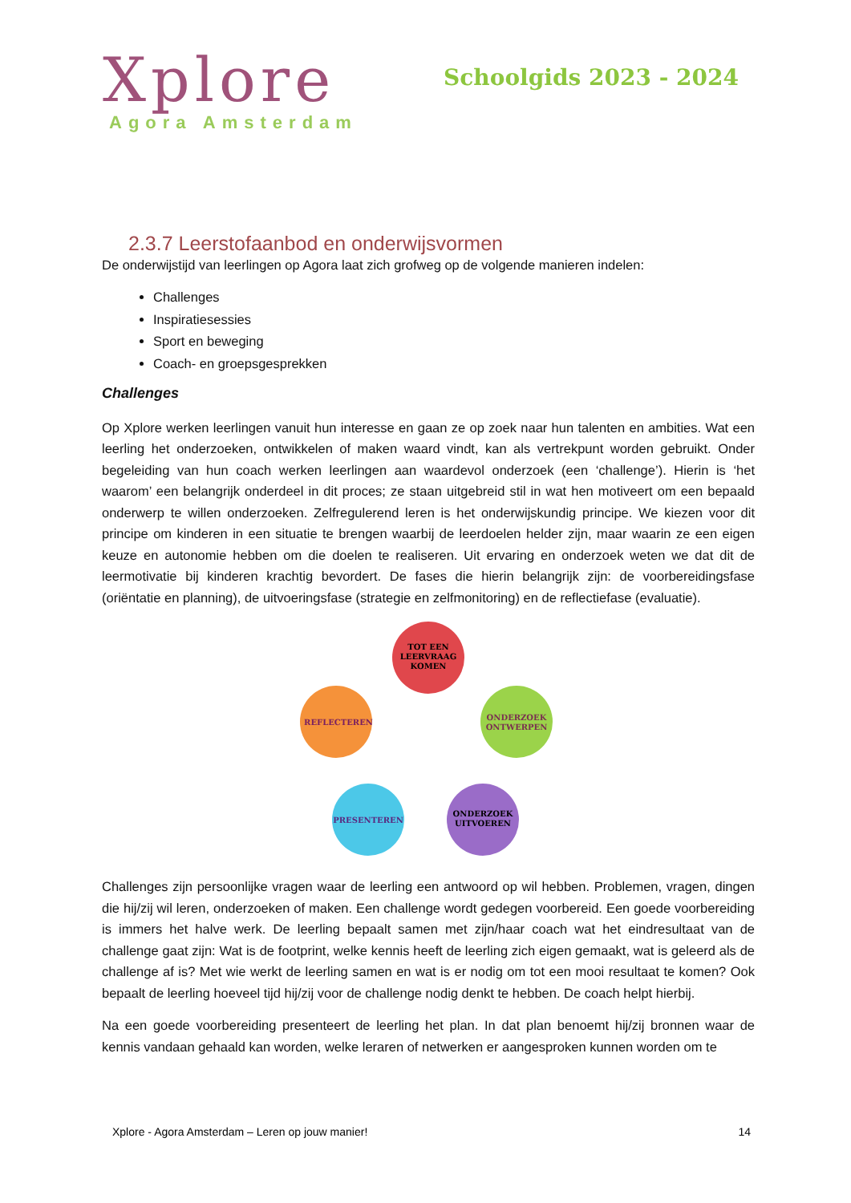Xplore
Agora Amsterdam
Schoolgids 2023 - 2024
2.3.7 Leerstofaanbod en onderwijsvormen
De onderwijstijd van leerlingen op Agora laat zich grofweg op de volgende manieren indelen:
Challenges
Inspiratiesessies
Sport en beweging
Coach- en groepsgesprekken
Challenges
Op Xplore werken leerlingen vanuit hun interesse en gaan ze op zoek naar hun talenten en ambities. Wat een leerling het onderzoeken, ontwikkelen of maken waard vindt, kan als vertrekpunt worden gebruikt. Onder begeleiding van hun coach werken leerlingen aan waardevol onderzoek (een ‘challenge’). Hierin is ‘het waarom’ een belangrijk onderdeel in dit proces; ze staan uitgebreid stil in wat hen motiveert om een bepaald onderwerp te willen onderzoeken. Zelfregulerend leren is het onderwijskundig principe. We kiezen voor dit principe om kinderen in een situatie te brengen waarbij de leerdoelen helder zijn, maar waarin ze een eigen keuze en autonomie hebben om die doelen te realiseren. Uit ervaring en onderzoek weten we dat dit de leermotivatie bij kinderen krachtig bevordert. De fases die hierin belangrijk zijn: de voorbereidingsfase (oriëntatie en planning), de uitvoeringsfase (strategie en zelfmonitoring) en de reflectiefase (evaluatie).
TOT EEN
LEERVRAAG
KOMEN
ONDERZOEK
ONTWERPEN
ONDERZOEK
UITVOEREN
PRESENTEREN
REFLECTEREN
Challenges zijn persoonlijke vragen waar de leerling een antwoord op wil hebben. Problemen, vragen, dingen die hij/zij wil leren, onderzoeken of maken. Een challenge wordt gedegen voorbereid. Een goede voorbereiding is immers het halve werk. De leerling bepaalt samen met zijn/haar coach wat het eindresultaat van de challenge gaat zijn: Wat is de footprint, welke kennis heeft de leerling zich eigen gemaakt, wat is geleerd als de challenge af is? Met wie werkt de leerling samen en wat is er nodig om tot een mooi resultaat te komen? Ook bepaalt de leerling hoeveel tijd hij/zij voor de challenge nodig denkt te hebben. De coach helpt hierbij.
Na een goede voorbereiding presenteert de leerling het plan. In dat plan benoemt hij/zij bronnen waar de kennis vandaan gehaald kan worden, welke leraren of netwerken er aangesproken kunnen worden om te
Xplore - Agora Amsterdam – Leren op jouw manier! 14